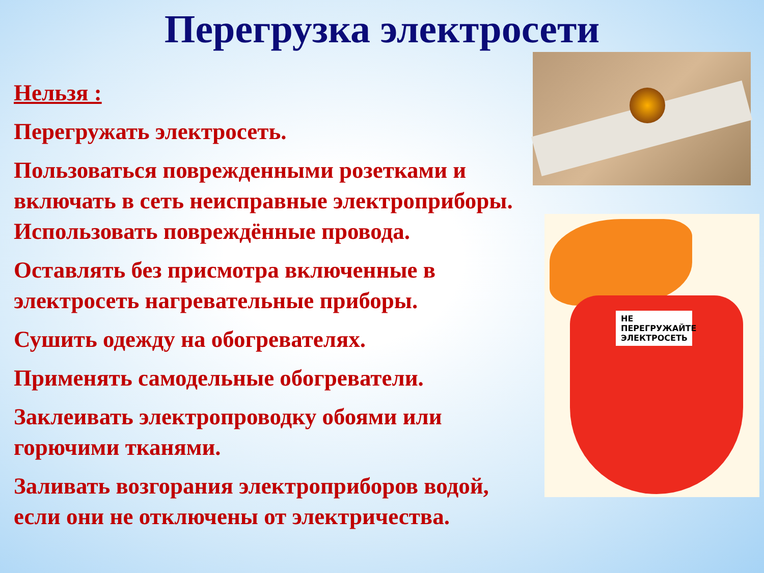Перегрузка электросети
НЕ ПЕРЕГРУЖАЙТЕ ЭЛЕКТРОСЕТЬ
Нельзя :
Перегружать электросеть.
Пользоваться поврежденными розетками и
включать в сеть неисправные электроприборы.
Использовать повреждённые провода.
Оставлять без присмотра включенные в
электросеть нагревательные приборы.
Сушить одежду на обогревателях.
Применять самодельные обогреватели.
Заклеивать электропроводку обоями или
горючими тканями.
Заливать возгорания электроприборов водой,
если они не отключены от электричества.